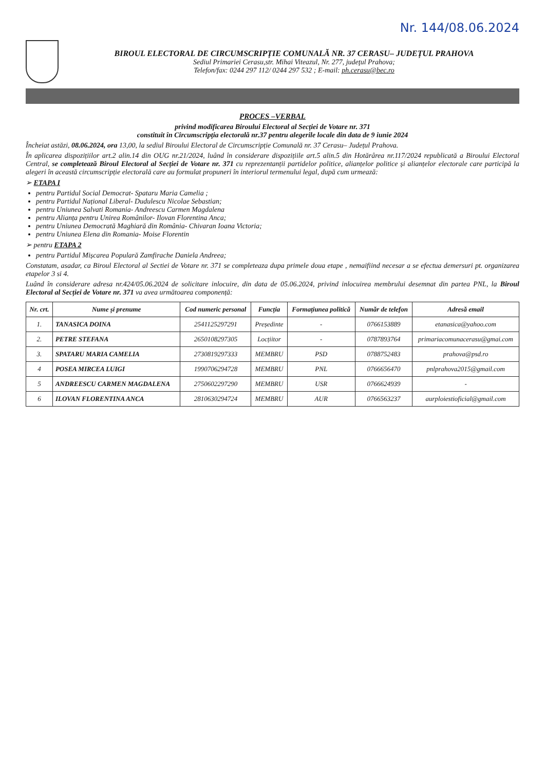Nr. 144/08.06.2024
BIROUL ELECTORAL DE CIRCUMSCRIPȚIE COMUNALĂ NR. 37 CERASU– JUDEȚUL PRAHOVA
Sediul Primariei Cerasu,str. Mihai Viteazul, Nr. 277, judeţul Prahova;
Telefon/fax: 0244 297 112/ 0244 297 532 ; E-mail: ph.cerasu@bec.ro
PROCES –VERBAL
privind modificarea Biroului Electoral al Secției de Votare nr. 371
constituit în Circumscripţia electorală nr.37 pentru alegerile locale din data de 9 iunie 2024
Încheiat astăzi, 08.06.2024, ora 13,00, la sediul Biroului Electoral de Circumscripție Comunală nr. 37 Cerasu– Județul Prahova.
În aplicarea dispozițiilor art.2 alin.14 din OUG nr.21/2024, luând în considerare dispozițiile art.5 alin.5 din Hotărârea nr.117/2024 republicată a Biroului Electoral Central, se completează Biroul Electoral al Secției de Votare nr. 371 cu reprezentanții partidelor politice, alianțelor politice și alianțelor electorale care participă la alegeri în această circumscripție electorală care au formulat propuneri în interiorul termenului legal, după cum urmează:
➢ ETAPA I
pentru Partidul Social Democrat- Spataru Maria Camelia ;
pentru Partidul Național Liberal- Dudulescu Nicolae Sebastian;
pentru Uniunea Salvati Romania- Andreescu Carmen Magdalena
pentru Alianța pentru Unirea Românilor- Ilovan Florentina Anca;
pentru Uniunea Democrată Maghiară din România- Chivaran Ioana Victoria;
pentru Uniunea Elena din Romania- Moise Florentin
➢ pentru ETAPA 2
pentru Partidul Mișcarea Populară Zamfirache Daniela Andreea;
Constatam, asadar, ca Biroul Electoral al Sectiei de Votare nr. 371 se completeaza dupa primele doua etape , nemaifiind necesar a se efectua demersuri pt. organizarea etapelor 3 si 4.
Luând în considerare adresa nr.424/05.06.2024 de solicitare inlocuire, din data de 05.06.2024, privind inlocuirea membrului desemnat din partea PNL, la Biroul Electoral al Secției de Votare nr. 371 va avea următoarea componență:
| Nr. crt. | Nume și prenume | Cod numeric personal | Funcția | Formațiunea politică | Număr de telefon | Adresă email |
| --- | --- | --- | --- | --- | --- | --- |
| 1. | TANASICA DOINA | 2541125297291 | Președinte | - | 0766153889 | etanasica@yahoo.com |
| 2. | PETRE STEFANA | 2650108297305 | Locțiitor | - | 0787893764 | primariacomunacerasu@gmai.com |
| 3. | SPATARU MARIA CAMELIA | 2730819297333 | MEMBRU | PSD | 0788752483 | prahova@psd.ro |
| 4 | POSEA MIRCEA LUIGI | 1990706294728 | MEMBRU | PNL | 0766656470 | pnlprahova2015@gmail.com |
| 5 | ANDREESCU CARMEN MAGDALENA | 2750602297290 | MEMBRU | USR | 0766624939 | - |
| 6 | ILOVAN FLORENTINA ANCA | 2810630294724 | MEMBRU | AUR | 0766563237 | aurploiestioficial@gmail.com |